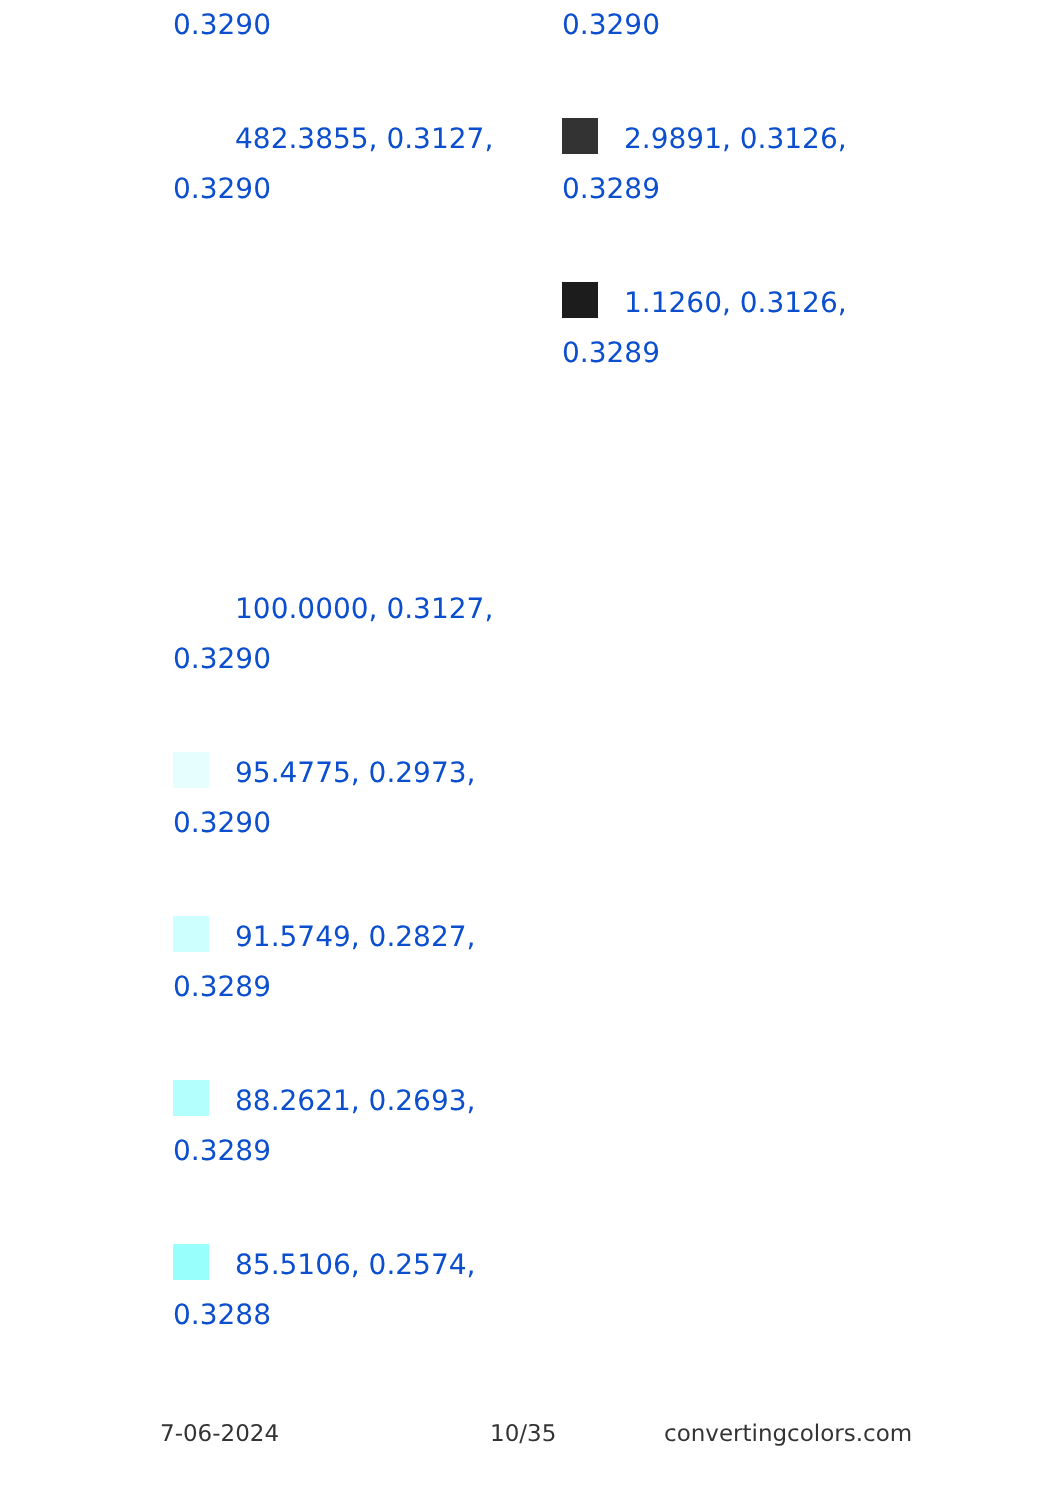0.3290 0.3290
482.3855, 0.3127, 0.3290
2.9891, 0.3126, 0.3289
1.1260, 0.3126, 0.3289
100.0000, 0.3127, 0.3290
95.4775, 0.2973, 0.3290
91.5749, 0.2827, 0.3289
88.2621, 0.2693, 0.3289
85.5106, 0.2574, 0.3288
7-06-2024 10/35 convertingcolors.com